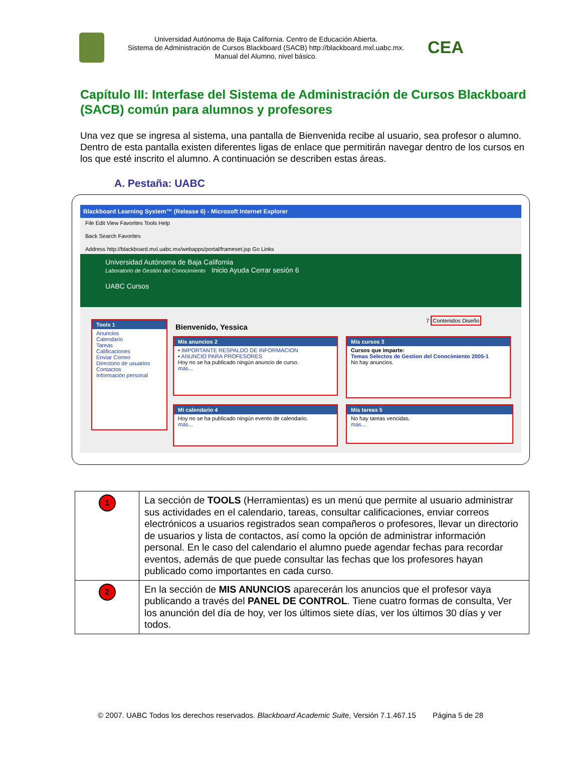Universidad Autónoma de Baja California. Centro de Educación Abierta.
Sistema de Administración de Cursos Blackboard (SACB) http://blackboard.mxl.uabc.mx.
Manual del Alumno, nivel básico.
CEA
Capítulo III: Interfase del Sistema de Administración de Cursos Blackboard (SACB) común para alumnos y profesores
Una vez que se ingresa al sistema, una pantalla de Bienvenida recibe al usuario, sea profesor o alumno. Dentro de esta pantalla existen diferentes ligas de enlace que permitirán navegar dentro de los cursos en los que esté inscrito el alumno. A continuación se describen estas áreas.
A. Pestaña: UABC
Blackboard Learning System™ (Release 6) - Microsoft Internet Explorer
File Edit View Favorites Tools Help
Back Search Favorites
Address http://blackboard.mxl.uabc.mx/webapps/portal/frameset.jsp Go Links
Universidad Autónoma de Baja California
Laboratorio de Gestión del Conocimiento Inicio Ayuda Cerrar sesión 6
UABC Cursos
Tools 1
Anuncios
Calendario
Tareas
Calificaciones
Enviar Correo
Directorio de usuarios
Contactos
Información personal
Bienvenido, Yessica
7 Contenidos Diseño
Mis anuncios 2
• IMPORTANTE RESPALDO DE INFORMACION
• ANUNCIO PARA PROFESORES
Hoy no se ha publicado ningún anuncio de curso.
más...
Mis cursos 3
Cursos que imparte:
Temas Selectos de Gestion del Conocimiento 2005-1
No hay anuncios.
Mi calendario 4
Hoy no se ha publicado ningún evento de calendario.
más...
Mis tareas 5
No hay tareas vencidas.
más...
| 1 | La sección de TOOLS (Herramientas) es un menú que permite al usuario administrar sus actividades en el calendario, tareas, consultar calificaciones, enviar correos electrónicos a usuarios registrados sean compañeros o profesores, llevar un directorio de usuarios y lista de contactos, así como la opción de administrar información personal. En le caso del calendario el alumno puede agendar fechas para recordar eventos, además de que puede consultar las fechas que los profesores hayan publicado como importantes en cada curso. |
| 2 | En la sección de MIS ANUNCIOS aparecerán los anuncios que el profesor vaya publicando a través del PANEL DE CONTROL . Tiene cuatro formas de consulta, Ver los anunción del día de hoy, ver los últimos siete días, ver los últimos 30 días y ver todos. |
© 2007. UABC Todos los derechos reservados. Blackboard Academic Suite, Versión 7.1.467.15 Página 5 de 28